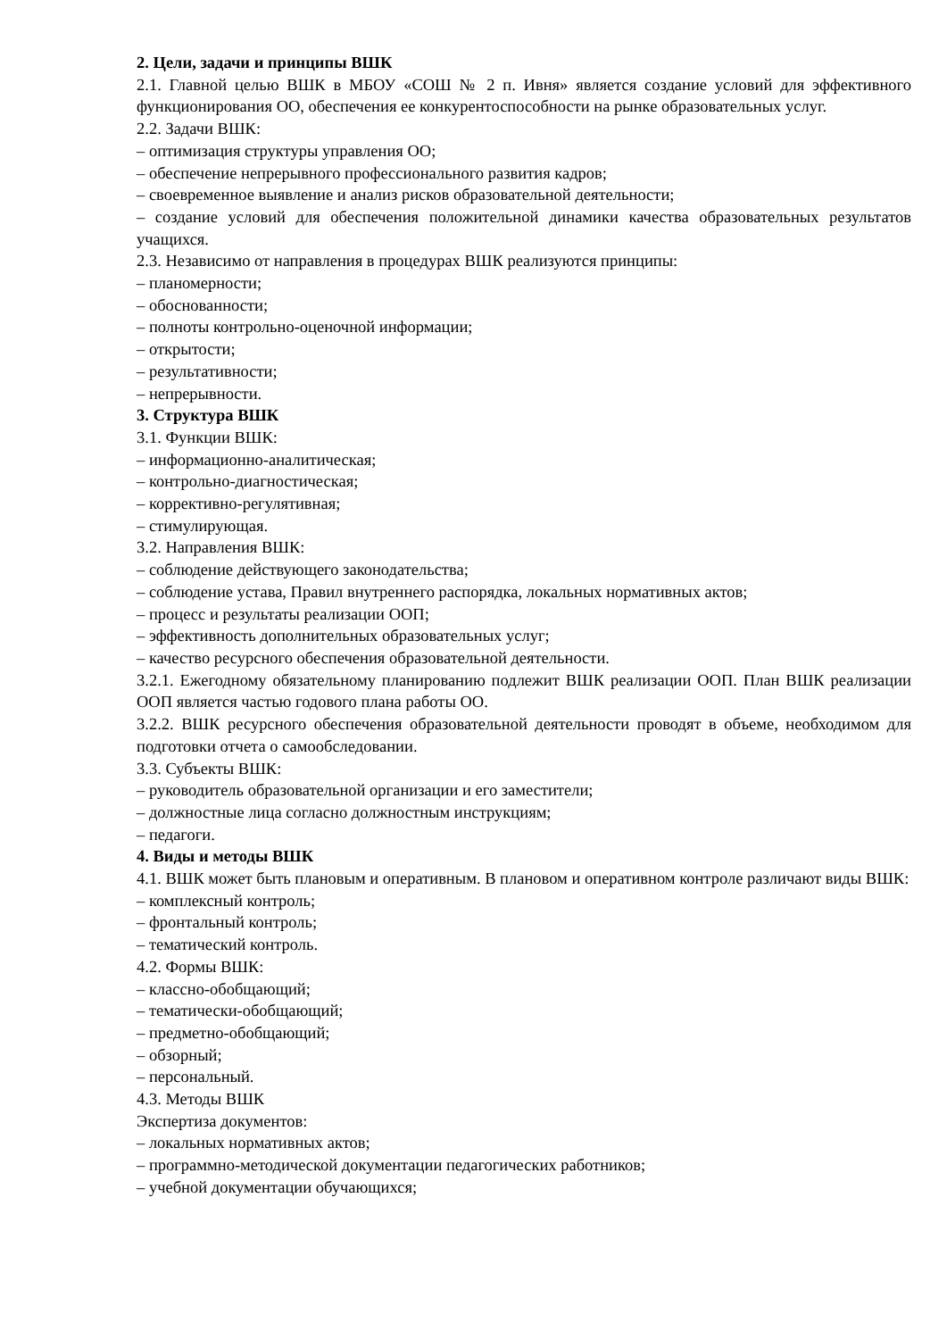2. Цели, задачи и принципы ВШК
2.1. Главной целью ВШК в МБОУ «СОШ № 2 п. Ивня» является создание условий для эффективного функционирования ОО, обеспечения ее конкурентоспособности на рынке образовательных услуг.
2.2. Задачи ВШК:
– оптимизация структуры управления ОО;
– обеспечение непрерывного профессионального развития кадров;
– своевременное выявление и анализ рисков образовательной деятельности;
– создание условий для обеспечения положительной динамики качества образовательных результатов учащихся.
2.3. Независимо от направления в процедурах ВШК реализуются принципы:
– планомерности;
– обоснованности;
– полноты контрольно-оценочной информации;
– открытости;
– результативности;
– непрерывности.
3. Структура ВШК
3.1. Функции ВШК:
– информационно-аналитическая;
– контрольно-диагностическая;
– коррективно-регулятивная;
– стимулирующая.
3.2. Направления ВШК:
– соблюдение действующего законодательства;
– соблюдение устава, Правил внутреннего распорядка, локальных нормативных актов;
– процесс и результаты реализации ООП;
– эффективность дополнительных образовательных услуг;
– качество ресурсного обеспечения образовательной деятельности.
3.2.1. Ежегодному обязательному планированию подлежит ВШК реализации ООП. План ВШК реализации ООП является частью годового плана работы ОО.
3.2.2. ВШК ресурсного обеспечения образовательной деятельности проводят в объеме, необходимом для подготовки отчета о самообследовании.
3.3. Субъекты ВШК:
– руководитель образовательной организации и его заместители;
– должностные лица согласно должностным инструкциям;
– педагоги.
4. Виды и методы ВШК
4.1. ВШК может быть плановым и оперативным. В плановом и оперативном контроле различают виды ВШК:
– комплексный контроль;
– фронтальный контроль;
– тематический контроль.
4.2. Формы ВШК:
– классно-обобщающий;
– тематически-обобщающий;
– предметно-обобщающий;
– обзорный;
– персональный.
4.3. Методы ВШК
Экспертиза документов:
– локальных нормативных актов;
– программно-методической документации педагогических работников;
– учебной документации обучающихся;